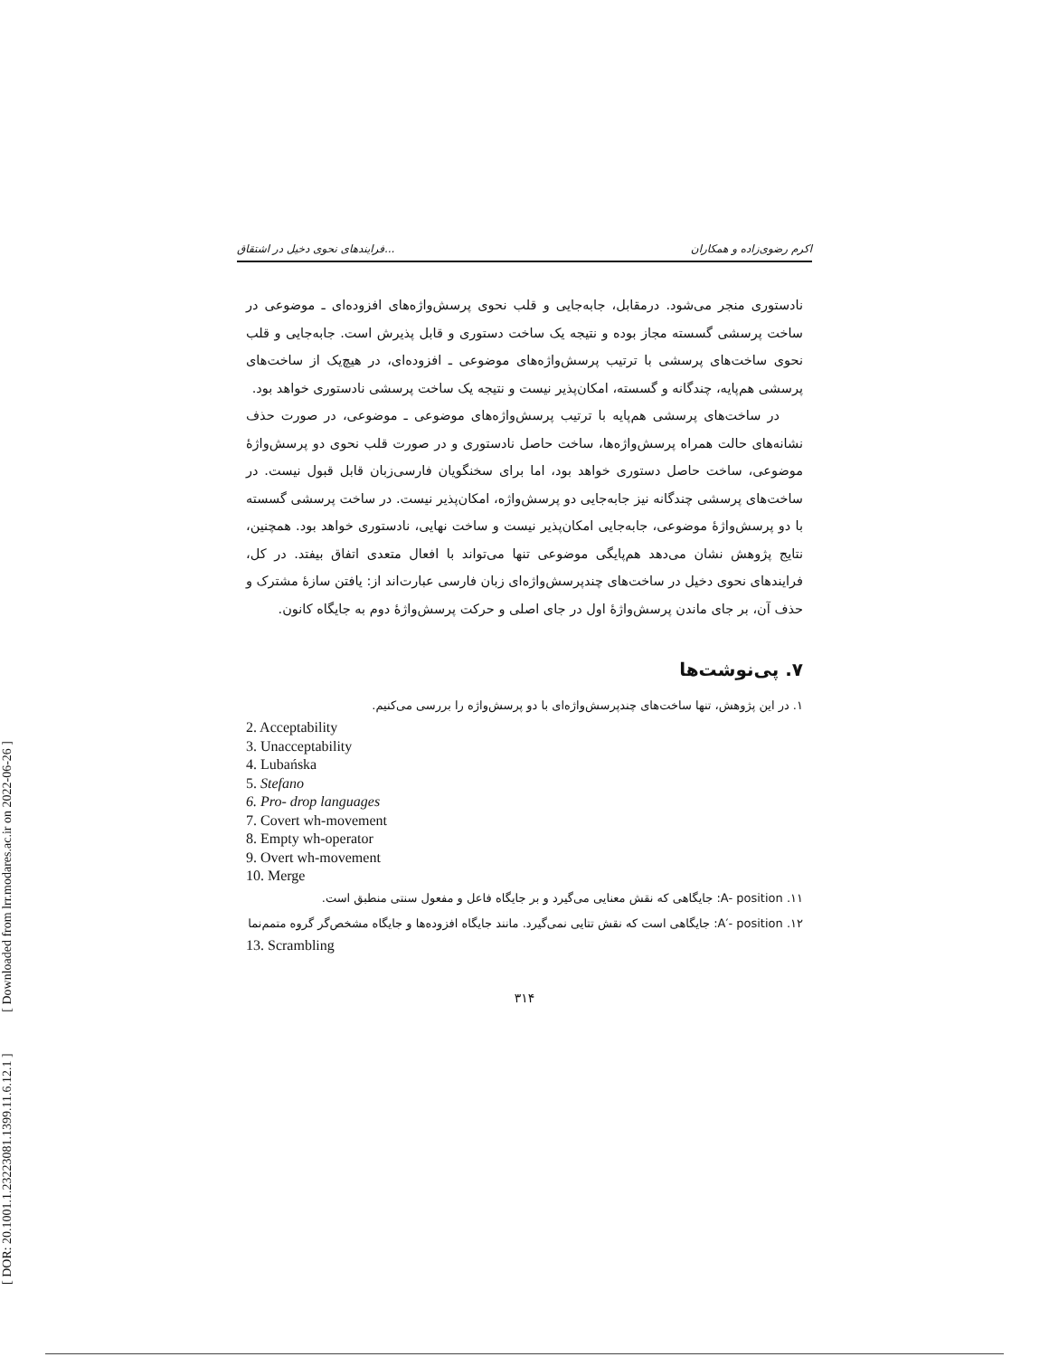[ DOR: 20.1001.1.23223081.1399.11.6.12.1 ] [ Downloaded from lrr.modares.ac.ir on 2022-06-26 ]
فرایندهای نحوی دخیل در اشتقاق... اکرم رضوی‌زاده و همکاران
نادستوری منجر می‌شود. درمقابل، جابه‌جایی و قلب نحوی پرسش‌واژه‌های افزوده‌ای ـ موضوعی در ساخت پرسشی گسسته مجاز بوده و نتیجه یک ساخت دستوری و قابل پذیرش است. جابه‌جایی و قلب نحوی ساخت‌های پرسشی با ترتیب پرسش‌واژه‌های موضوعی ـ افزوده‌ای، در هیچ‌یک از ساخت‌های پرسشی هم‌پایه، چندگانه و گسسته، امکان‌پذیر نیست و نتیجه یک ساخت پرسشی نادستوری خواهد بود.
در ساخت‌های پرسشی هم‌پایه با ترتیب پرسش‌واژه‌های موضوعی ـ موضوعی، در صورت حذف نشانه‌های حالت همراه پرسش‌واژه‌ها، ساخت حاصل نادستوری و در صورت قلب نحوی دو پرسش‌واژهٔ موضوعی، ساخت حاصل دستوری خواهد بود، اما برای سخنگویان فارسی‌زبان قابل قبول نیست. در ساخت‌های پرسشی چندگانه نیز جابه‌جایی دو پرسش‌واژه، امکان‌پذیر نیست. در ساخت پرسشی گسسته با دو پرسش‌واژهٔ موضوعی، جابه‌جایی امکان‌پذیر نیست و ساخت نهایی، نادستوری خواهد بود. همچنین، نتایج پژوهش نشان می‌دهد هم‌پایگی موضوعی تنها می‌تواند با افعال متعدی اتفاق بیفتد. در کل، فرایندهای نحوی دخیل در ساخت‌های چندپرسش‌واژه‌ای زبان فارسی عبارت‌اند از: یافتن سازهٔ مشترک و حذف آن، بر جای ماندن پرسش‌واژهٔ اول در جای اصلی و حرکت پرسش‌واژهٔ دوم به جایگاه کانون.
۷. پی‌نوشت‌ها
۱. در این پژوهش، تنها ساخت‌های چندپرسش‌واژه‌ای با دو پرسش‌واژه را بررسی می‌کنیم.
2. Acceptability
3. Unacceptability
4. Lubańska
5. Stefano
6. Pro- drop languages
7. Covert wh-movement
8. Empty wh-operator
9. Overt wh-movement
10. Merge
۱۱. A- position: جایگاهی که نقش معنایی می‌گیرد و بر جایگاه فاعل و مفعول سنتی منطبق است.
۱۲. A′- position: جایگاهی است که نقش تتایی نمی‌گیرد. مانند جایگاه افزوده‌ها و جایگاه مشخص‌گر گروه متمم‌نما
13. Scrambling
۳۱۴